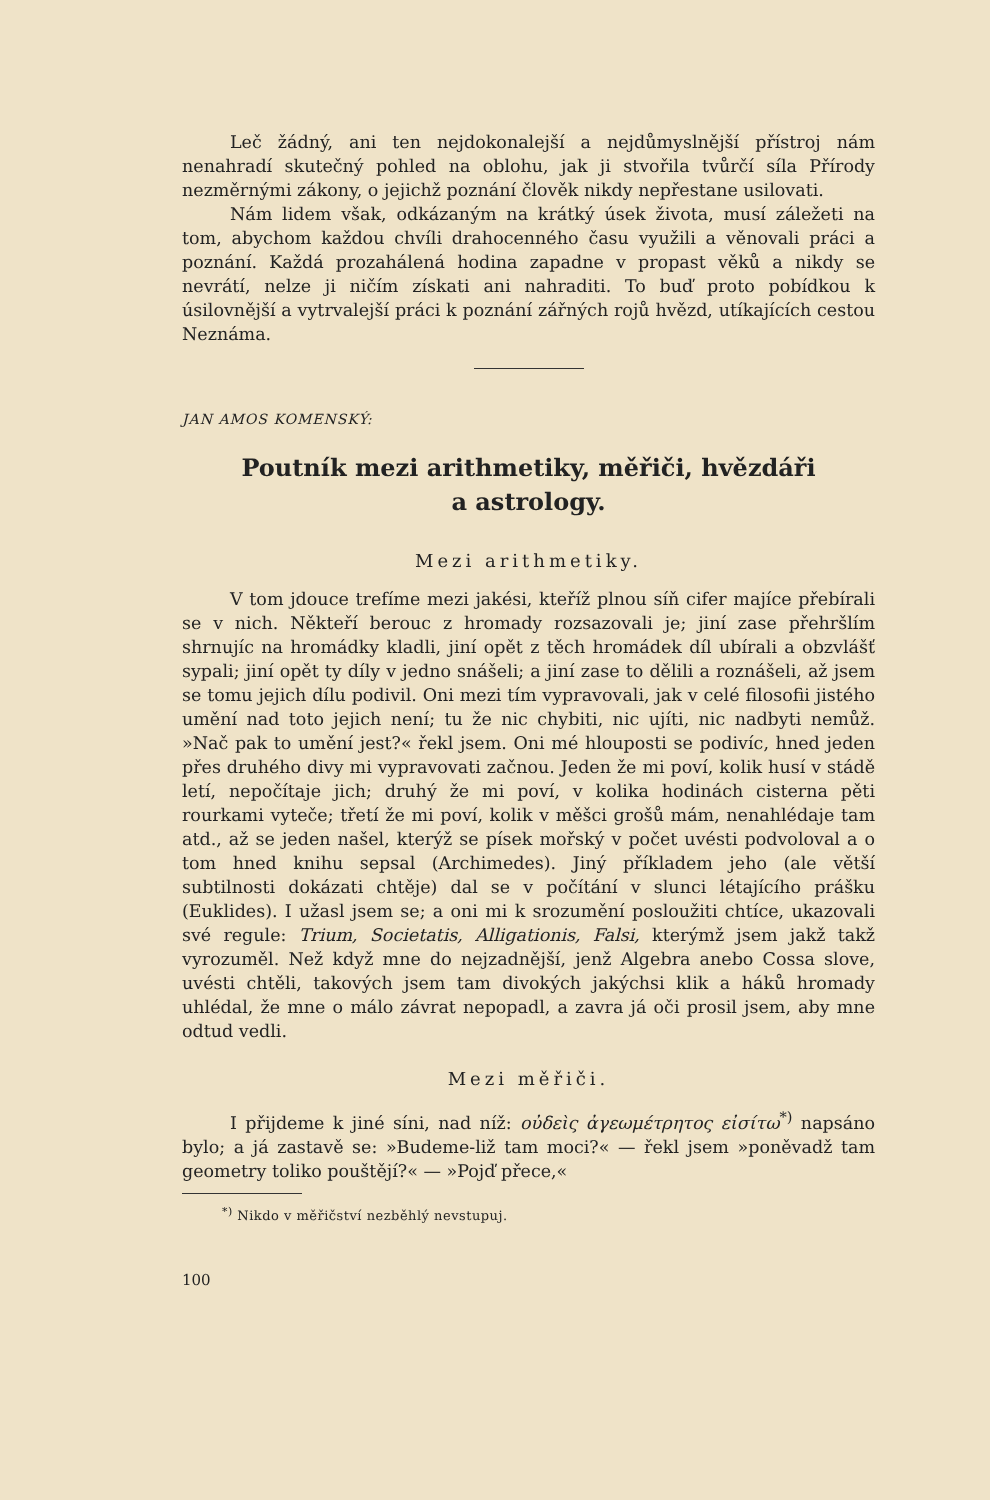Leč žádný, ani ten nejdokonalejší a nejdůmyslnější přístroj nám nenahradí skutečný pohled na oblohu, jak ji stvořila tvůrčí síla Přírody nezměrnými zákony, o jejichž poznání člověk nikdy nepřestane usilovati.
Nám lidem však, odkázaným na krátký úsek života, musí záležeti na tom, abychom každou chvíli drahocenného času využili a věnovali práci a poznání. Každá prozahálená hodina zapadne v propast věků a nikdy se nevrátí, nelze ji ničím získati ani nahraditi. To buď proto pobídkou k úsilovnější a vytrvalejší práci k poznání zářných rojů hvězd, utíkajících cestou Neznáma.
JAN AMOS KOMENSKÝ:
Poutník mezi arithmetiky, měřiči, hvězdáři
a astrology.
Mezi arithmetiky.
V tom jdouce trefíme mezi jakési, kteříž plnou síň cifer majíce přebírali se v nich. Někteří berouc z hromady rozsazovali je; jiní zase přehršlím shrnujíc na hromádky kladli, jiní opět z těch hromádek díl ubírali a obzvlášť sypali; jiní opět ty díly v jedno snášeli; a jiní zase to dělili a roznášeli, až jsem se tomu jejich dílu podivil. Oni mezi tím vypravovali, jak v celé filosofii jistého umění nad toto jejich není; tu že nic chybiti, nic ujíti, nic nadbyti nemůž. »Nač pak to umění jest?« řekl jsem. Oni mé hlouposti se podivíc, hned jeden přes druhého divy mi vypravovati začnou. Jeden že mi poví, kolik husí v stádě letí, nepočítaje jich; druhý že mi poví, v kolika hodinách cisterna pěti rourkami vyteče; třetí že mi poví, kolik v měšci grošů mám, nenahlédaje tam atd., až se jeden našel, kterýž se písek mořský v počet uvésti podvoloval a o tom hned knihu sepsal (Archimedes). Jiný příkladem jeho (ale větší subtilnosti dokázati chtěje) dal se v počítání v slunci létajícího prášku (Euklides). I užasl jsem se; a oni mi k srozumění posloužiti chtíce, ukazovali své regule: Trium, Societatis, Alligationis, Falsi, kterýmž jsem jakž takž vyrozuměl. Než když mne do nejzadnější, jenž Algebra anebo Cossa slove, uvésti chtěli, takových jsem tam divokých jakýchsi klik a háků hromady uhlédal, že mne o málo závrat nepopadl, a zavra já oči prosil jsem, aby mne odtud vedli.
Mezi měřiči.
I přijdeme k jiné síni, nad níž: οὐδεὶς ἀγεωμέτρητος εἰσίτω<sup>*)</sup> napsáno bylo; a já zastavě se: »Budeme-liž tam moci?« — řekl jsem »poněvadž tam geometry toliko pouštějí?« — »Pojď přece,«
<sup>*)</sup> Nikdo v měřičství nezběhlý nevstupuj.
100